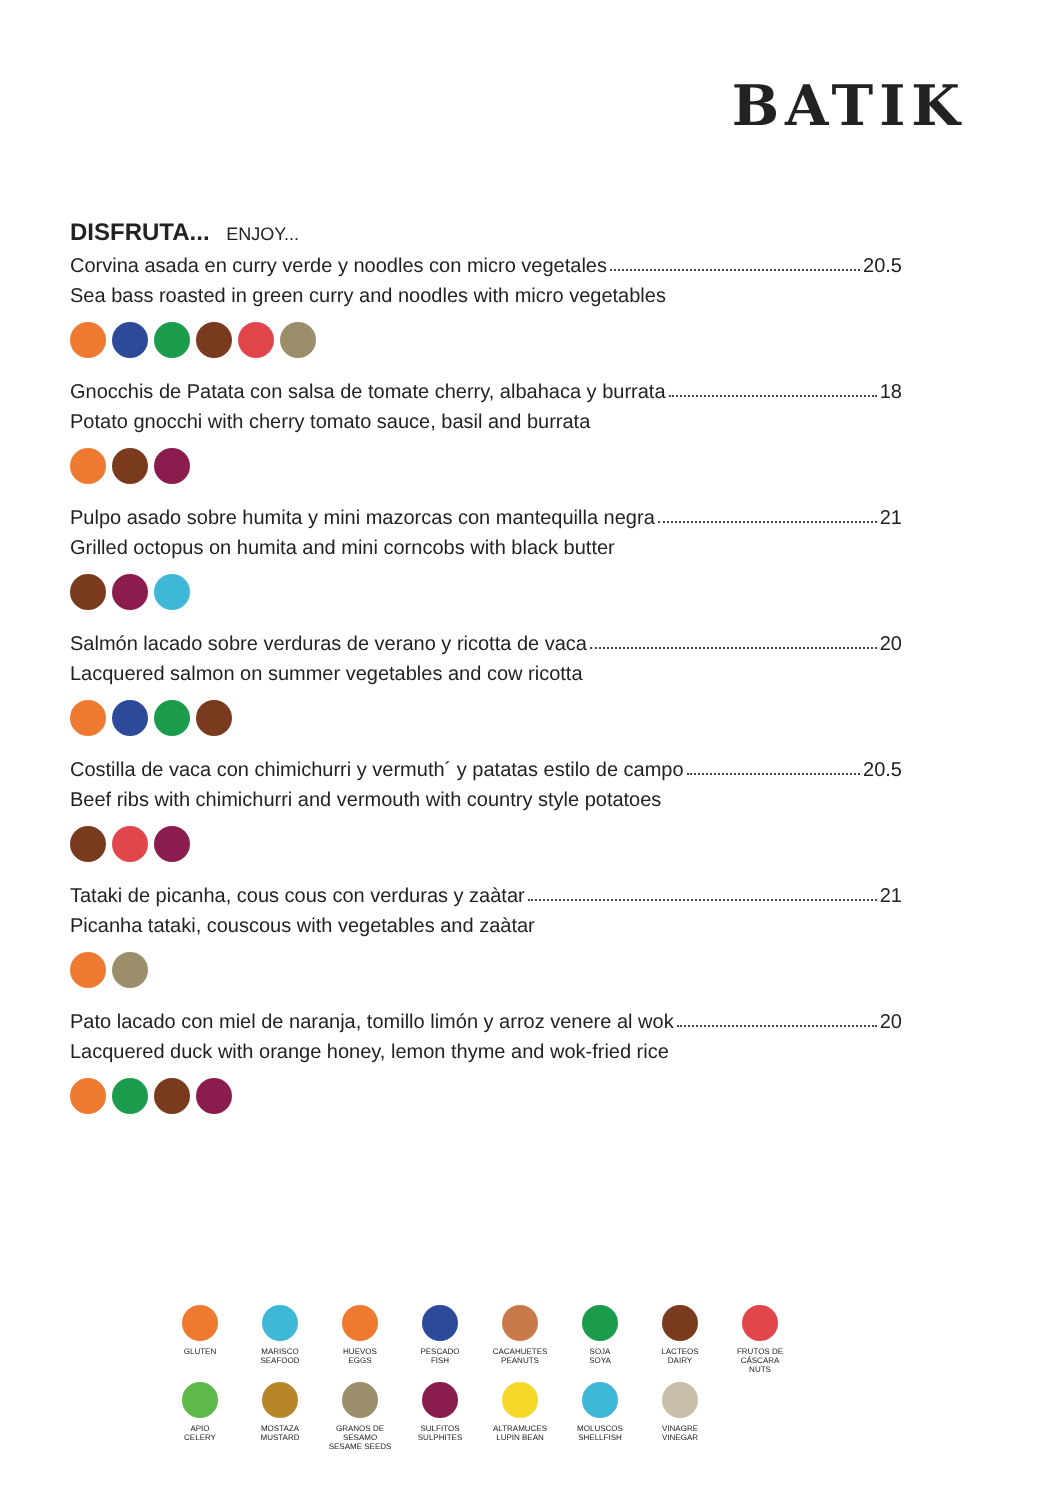BATIK
DISFRUTA... ENJOY...
Corvina asada en curry verde y noodles con micro vegetales 20.5
Sea bass roasted in green curry and noodles with micro vegetables
Gnocchis de Patata con salsa de tomate cherry, albahaca y burrata 18
Potato gnocchi with cherry tomato sauce, basil and burrata
Pulpo asado sobre humita y mini mazorcas con mantequilla negra 21
Grilled octopus on humita and mini corncobs with black butter
Salmón lacado sobre verduras de verano y ricotta de vaca 20
Lacquered salmon on summer vegetables and cow ricotta
Costilla de vaca con chimichurri y vermuth´ y patatas estilo de campo 20.5
Beef ribs with chimichurri and vermouth with country style potatoes
Tataki de picanha, cous cous con verduras y zaàtar 21
Picanha tataki, couscous with vegetables and zaàtar
Pato lacado con miel de naranja, tomillo limón y arroz venere al wok 20
Lacquered duck with orange honey, lemon thyme and wok-fried rice
GLUTEN
MARISCO
SEAFOOD
HUEVOS
EGGS
PESCADO
FISH
CACAHUETES
PEANUTS
SOJA
SOYA
LACTEOS
DAIRY
FRUTOS DE CÁSCARA
NUTS
APIO
CELERY
MOSTAZA
MUSTARD
GRANOS DE SESAMO
SESAME SEEDS
SULFITOS
SULPHITES
ALTRAMUCES
LUPIN BEAN
MOLUSCOS
SHELLFISH
VINAGRE
VINEGAR